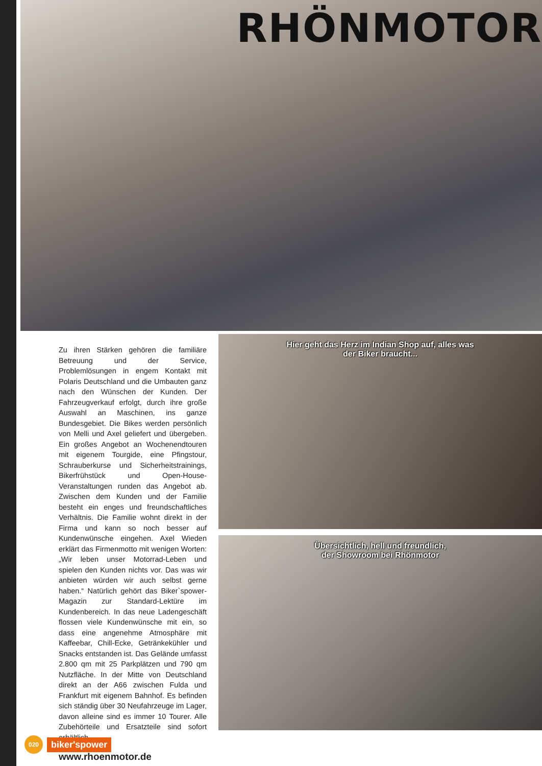RHÖNMOTOR
Zu ihren Stärken gehören die familiäre Betreuung und der Service, Problemlösungen in engem Kontakt mit Polaris Deutschland und die Umbauten ganz nach den Wünschen der Kunden. Der Fahrzeugverkauf erfolgt, durch ihre große Auswahl an Maschinen, ins ganze Bundesgebiet. Die Bikes werden persönlich von Melli und Axel geliefert und übergeben. Ein großes Angebot an Wochenendtouren mit eigenem Tourgide, eine Pfingstour, Schrauberkurse und Sicherheitstrainings, Bikerfrühstück und Open-House-Veranstaltungen runden das Angebot ab. Zwischen dem Kunden und der Familie besteht ein enges und freundschaftliches Verhältnis. Die Familie wohnt direkt in der Firma und kann so noch besser auf Kundenwünsche eingehen. Axel Wieden erklärt das Firmenmotto mit wenigen Worten: „Wir leben unser Motorrad-Leben und spielen den Kunden nichts vor. Das was wir anbieten würden wir auch selbst gerne haben.“ Natürlich gehört das Biker`spower-Magazin zur Standard-Lektüre im Kundenbereich. In das neue Ladengeschäft flossen viele Kundenwünsche mit ein, so dass eine angenehme Atmosphäre mit Kaffeebar, Chill-Ecke, Getränkekühler und Snacks entstanden ist. Das Gelände umfasst 2.800 qm mit 25 Parkplätzen und 790 qm Nutzfläche. In der Mitte von Deutschland direkt an der A66 zwischen Fulda und Frankfurt mit eigenem Bahnhof. Es befinden sich ständig über 30 Neufahrzeuge im Lager, davon alleine sind es immer 10 Tourer. Alle Zubehörteile und Ersatzteile sind sofort erhältlich.
www.rhoenmotor.de
Hier geht das Herz im Indian Shop auf, alles was
der Biker braucht...
Übersichtlich, hell und freundlich,
der Showroom bei Rhönmotor
020
biker'spower